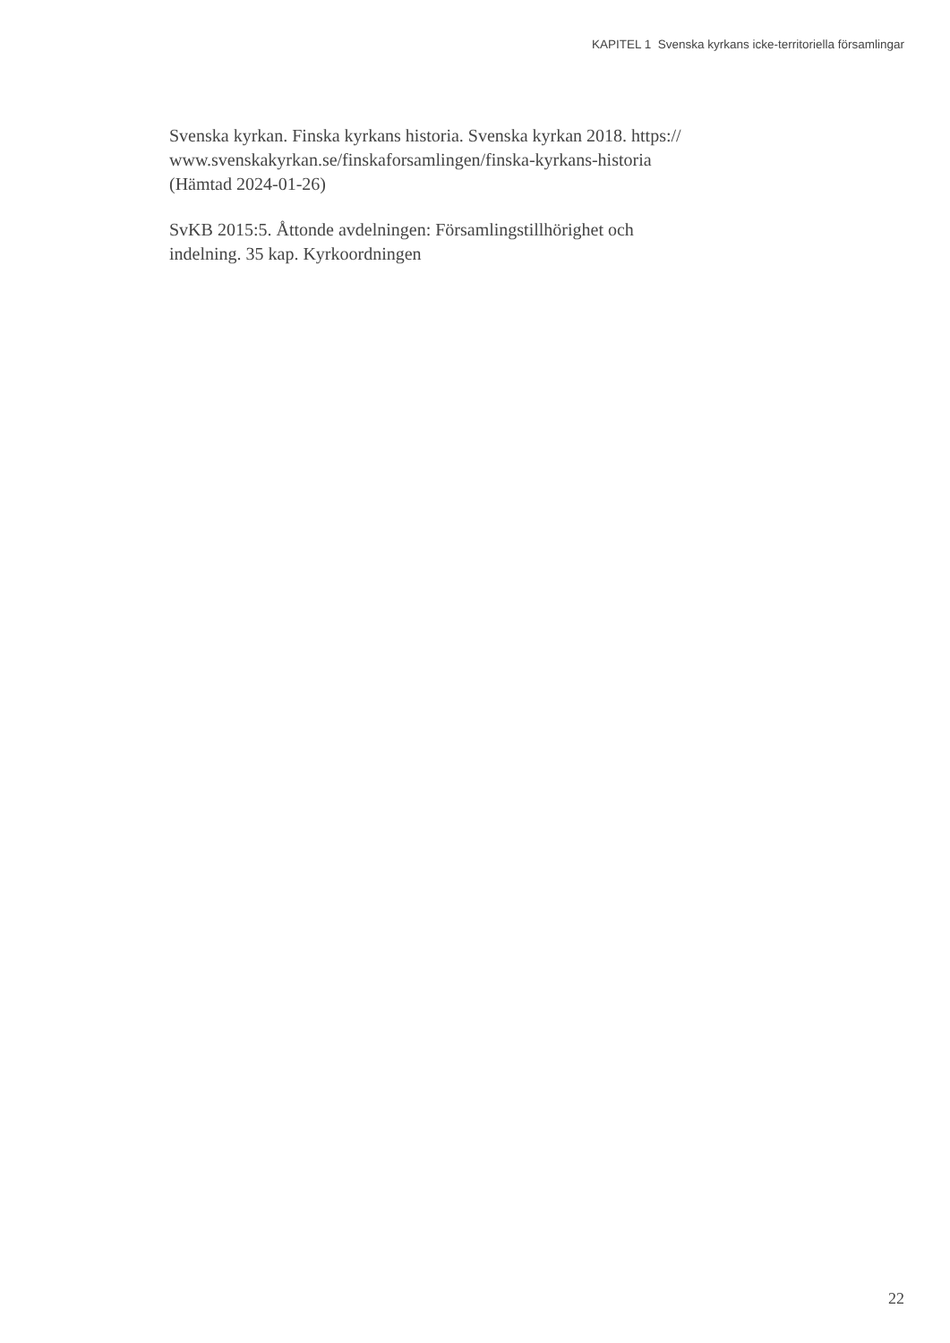KAPITEL 1 Svenska kyrkans icke-territoriella församlingar
Svenska kyrkan. Finska kyrkans historia. Svenska kyrkan 2018. https://
www.svenskakyrkan.se/finskaforsamlingen/finska-kyrkans-historia
(Hämtad 2024-01-26)
SvKB 2015:5. Åttonde avdelningen: Församlingstillhörighet och
indelning. 35 kap. Kyrkoordningen
22